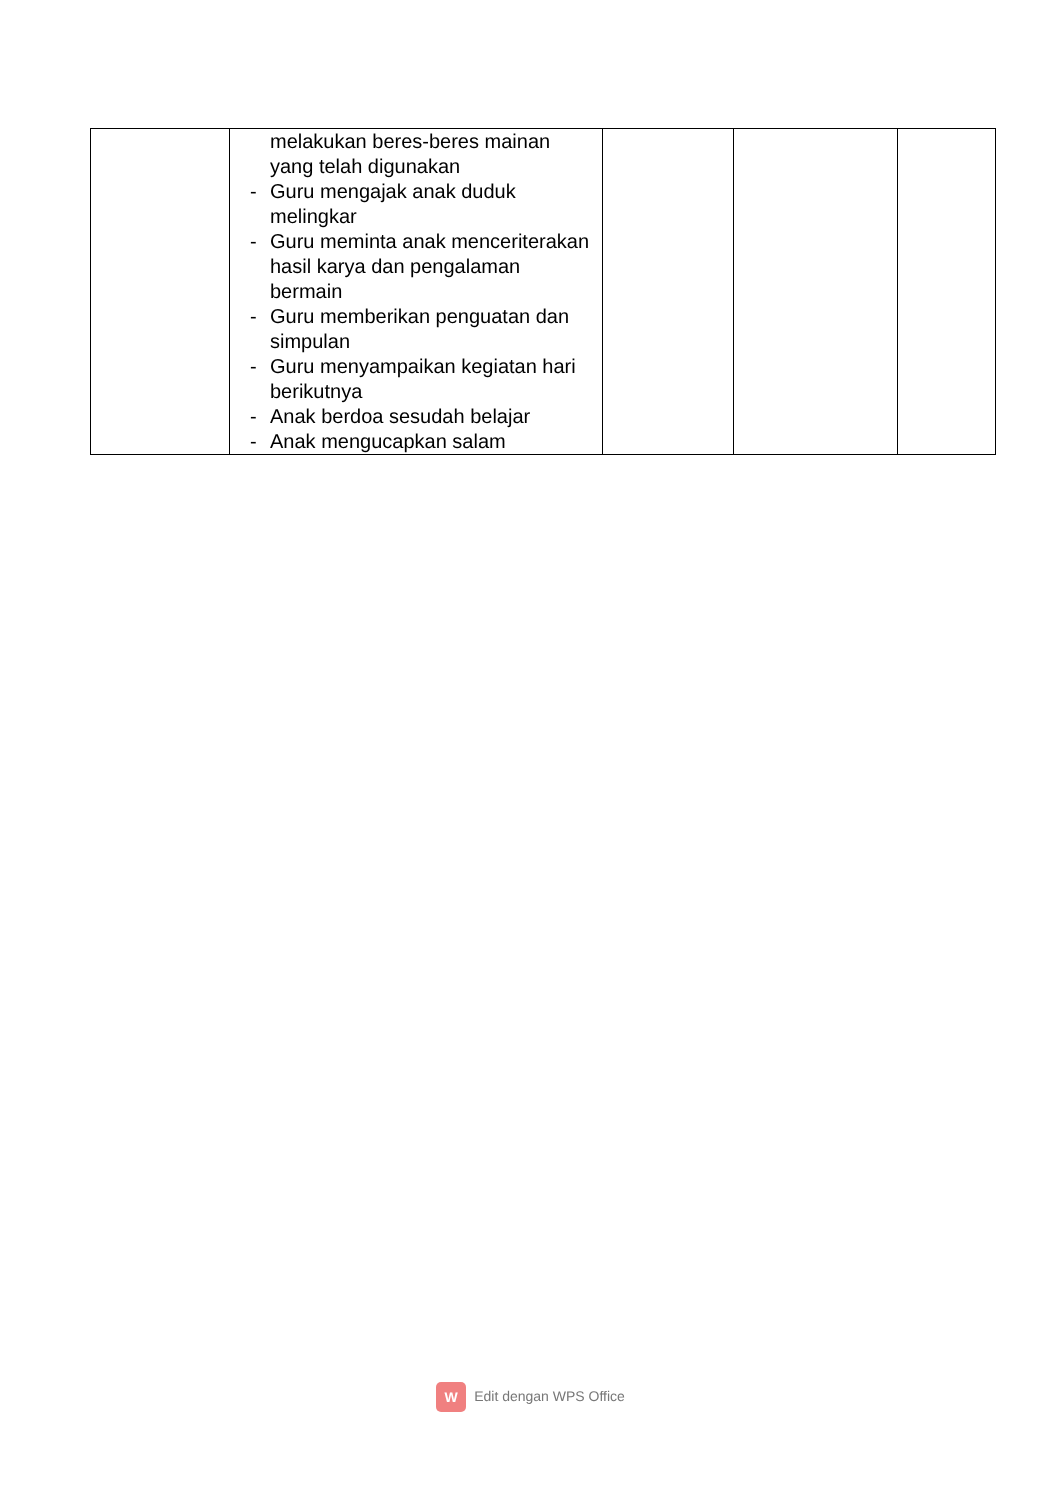| | melakukan beres-beres mainan yang telah digunakan - Guru mengajak anak duduk melingkar - Guru meminta anak menceriterakan hasil karya dan pengalaman bermain - Guru memberikan penguatan dan simpulan - Guru menyampaikan kegiatan hari berikutnya - Anak berdoa sesudah belajar - Anak mengucapkan salam | | | |
W Edit dengan WPS Office